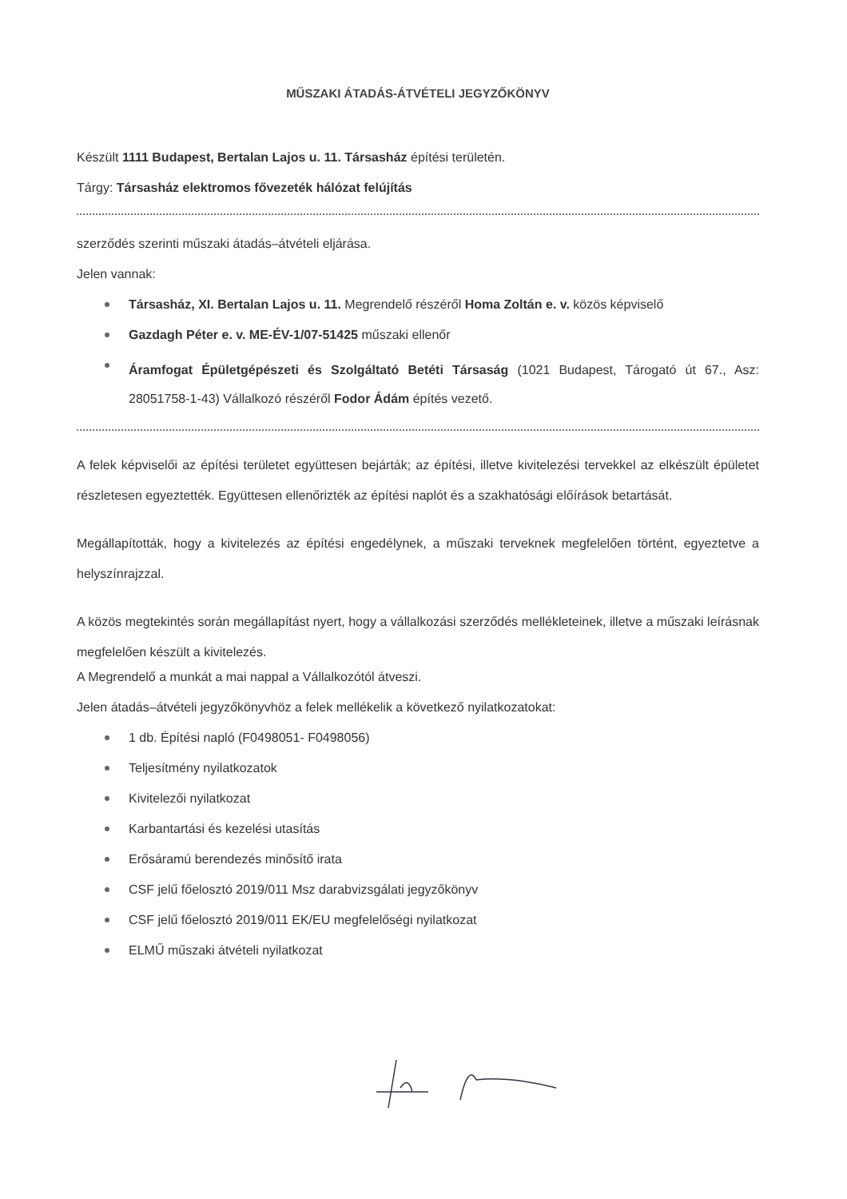MŰSZAKI ÁTADÁS-ÁTVÉTELI JEGYZŐKÖNYV
Készült 1111 Budapest, Bertalan Lajos u. 11. Társasház építési területén.
Tárgy: Társasház elektromos fővezeték hálózat felújítás
szerződés szerinti műszaki átadás–átvételi eljárása.
Jelen vannak:
Társasház, XI. Bertalan Lajos u. 11. Megrendelő részéről Homa Zoltán e. v. közös képviselő
Gazdagh Péter e. v. ME-ÉV-1/07-51425 műszaki ellenőr
Áramfogat Épületgépészeti és Szolgáltató Betéti Társaság (1021 Budapest, Tárogató út 67., Asz: 28051758-1-43) Vállalkozó részéről Fodor Ádám építés vezető.
A felek képviselői az építési területet együttesen bejárták; az építési, illetve kivitelezési tervekkel az elkészült épületet részletesen egyeztették. Együttesen ellenőrizték az építési naplót és a szakhatósági előírások betartását.
Megállapították, hogy a kivitelezés az építési engedélynek, a műszaki terveknek megfelelően történt, egyeztetve a helyszínrajzzal.
A közös megtekintés során megállapítást nyert, hogy a vállalkozási szerződés mellékleteinek, illetve a műszaki leírásnak megfelelően készült a kivitelezés.
A Megrendelő a munkát a mai nappal a Vállalkozótól átveszi.
Jelen átadás–átvételi jegyzőkönyvhöz a felek mellékelik a következő nyilatkozatokat:
1 db. Építési napló (F0498051- F0498056)
Teljesítmény nyilatkozatok
Kivitelezői nyilatkozat
Karbantartási és kezelési utasítás
Erősáramú berendezés minősítő irata
CSF jelű főelosztó 2019/011 Msz darabvizsgálati jegyzőkönyv
CSF jelű főelosztó 2019/011 EK/EU megfelelőségi nyilatkozat
ELMŰ műszaki átvételi nyilatkozat